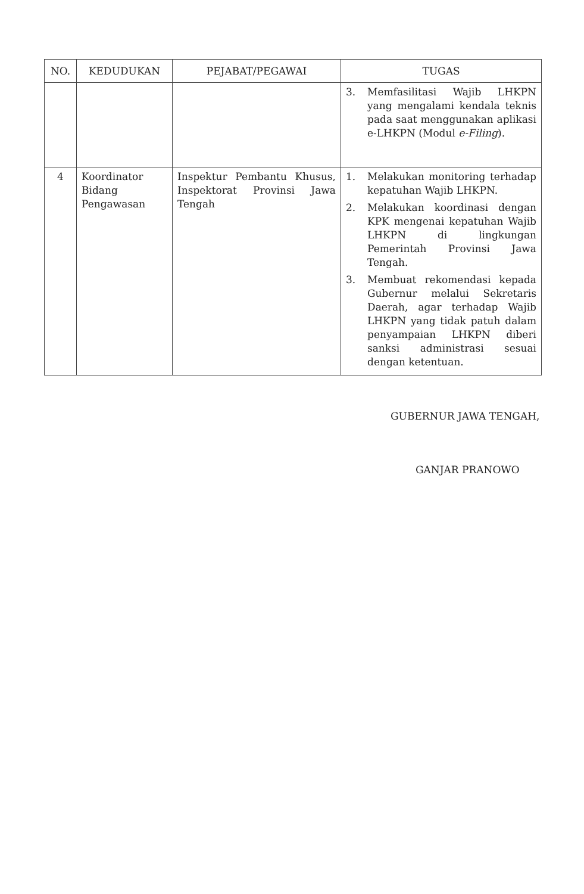| NO. | KEDUDUKAN | PEJABAT/PEGAWAI | TUGAS |
| --- | --- | --- | --- |
| | | | 3. Memfasilitasi Wajib LHKPN yang mengalami kendala teknis pada saat menggunakan aplikasi e-LHKPN (Modul e-Filing ). |
| 4 | Koordinator Bidang Pengawasan | Inspektur Pembantu Khusus, Inspektorat Provinsi Jawa Tengah | 1. Melakukan monitoring terhadap kepatuhan Wajib LHKPN. 2. Melakukan koordinasi dengan KPK mengenai kepatuhan Wajib LHKPN di lingkungan Pemerintah Provinsi Jawa Tengah. 3. Membuat rekomendasi kepada Gubernur melalui Sekretaris Daerah, agar terhadap Wajib LHKPN yang tidak patuh dalam penyampaian LHKPN diberi sanksi administrasi sesuai dengan ketentuan. |
GUBERNUR JAWA TENGAH,
​
GANJAR PRANOWO